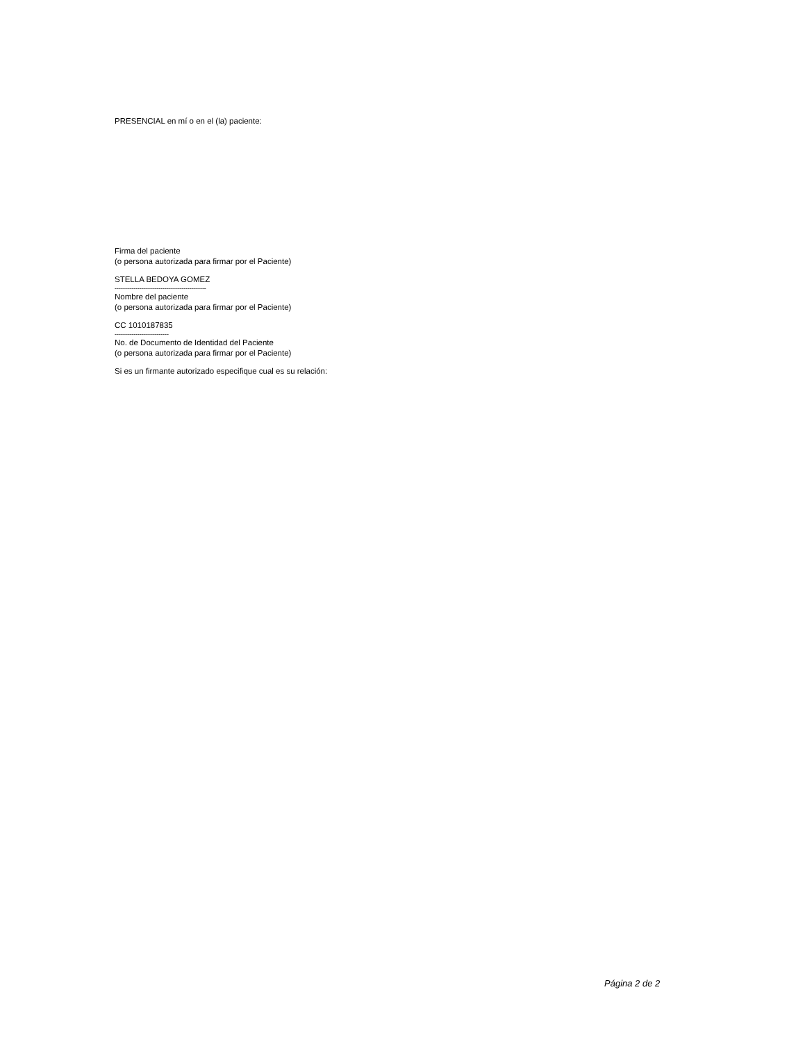PRESENCIAL en mí o en el (la) paciente:
Firma del paciente
(o persona autorizada para firmar por el Paciente)
STELLA BEDOYA GOMEZ
--------------------------------------------
Nombre del paciente
(o persona autorizada para firmar por el Paciente)
CC 1010187835
--------------------------
No. de Documento de Identidad del Paciente
(o persona autorizada para firmar por el Paciente)
Si es un firmante autorizado especifique cual es su relación:
Página 2 de 2